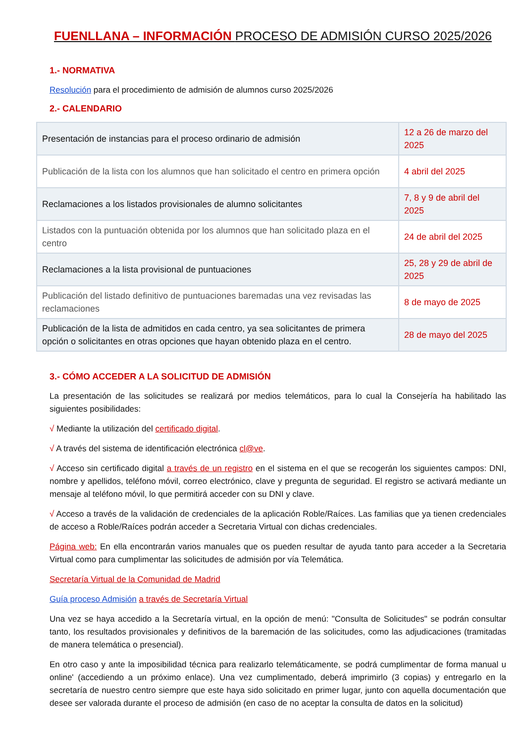FUENLLANA – INFORMACIÓN PROCESO DE ADMISIÓN CURSO 2025/2026
1.- NORMATIVA
Resolución para el procedimiento de admisión de alumnos curso 2025/2026
2.- CALENDARIO
| Presentación de instancias para el proceso ordinario de admisión | 12 a 26 de marzo del 2025 |
| Publicación de la lista con los alumnos que han solicitado el centro en primera opción | 4 abril del 2025 |
| Reclamaciones a los listados provisionales de alumno solicitantes | 7, 8 y 9 de abril del 2025 |
| Listados con la puntuación obtenida por los alumnos que han solicitado plaza en el centro | 24 de abril del 2025 |
| Reclamaciones a la lista provisional de puntuaciones | 25, 28 y 29 de abril de 2025 |
| Publicación del listado definitivo de puntuaciones baremadas una vez revisadas las reclamaciones | 8 de mayo de 2025 |
| Publicación de la lista de admitidos en cada centro, ya sea solicitantes de primera opción o solicitantes en otras opciones que hayan obtenido plaza en el centro. | 28 de mayo del 2025 |
3.- CÓMO ACCEDER A LA SOLICITUD DE ADMISIÓN
La presentación de las solicitudes se realizará por medios telemáticos, para lo cual la Consejería ha habilitado las siguientes posibilidades:
√ Mediante la utilización del certificado digital.
√ A través del sistema de identificación electrónica cl@ve.
√ Acceso sin certificado digital a través de un registro en el sistema en el que se recogerán los siguientes campos: DNI, nombre y apellidos, teléfono móvil, correo electrónico, clave y pregunta de seguridad. El registro se activará mediante un mensaje al teléfono móvil, lo que permitirá acceder con su DNI y clave.
√ Acceso a través de la validación de credenciales de la aplicación Roble/Raíces. Las familias que ya tienen credenciales de acceso a Roble/Raíces podrán acceder a Secretaria Virtual con dichas credenciales.
Página web: En ella encontrarán varios manuales que os pueden resultar de ayuda tanto para acceder a la Secretaria Virtual como para cumplimentar las solicitudes de admisión por vía Telemática.
Secretaría Virtual de la Comunidad de Madrid
Guía proceso Admisión a través de Secretaría Virtual
Una vez se haya accedido a la Secretaría virtual, en la opción de menú: "Consulta de Solicitudes" se podrán consultar tanto, los resultados provisionales y definitivos de la baremación de las solicitudes, como las adjudicaciones (tramitadas de manera telemática o presencial).
En otro caso y ante la imposibilidad técnica para realizarlo telemáticamente, se podrá cumplimentar de forma manual u online' (accediendo a un próximo enlace). Una vez cumplimentado, deberá imprimirlo (3 copias) y entregarlo en la secretaría de nuestro centro siempre que este haya sido solicitado en primer lugar, junto con aquella documentación que desee ser valorada durante el proceso de admisión (en caso de no aceptar la consulta de datos en la solicitud)